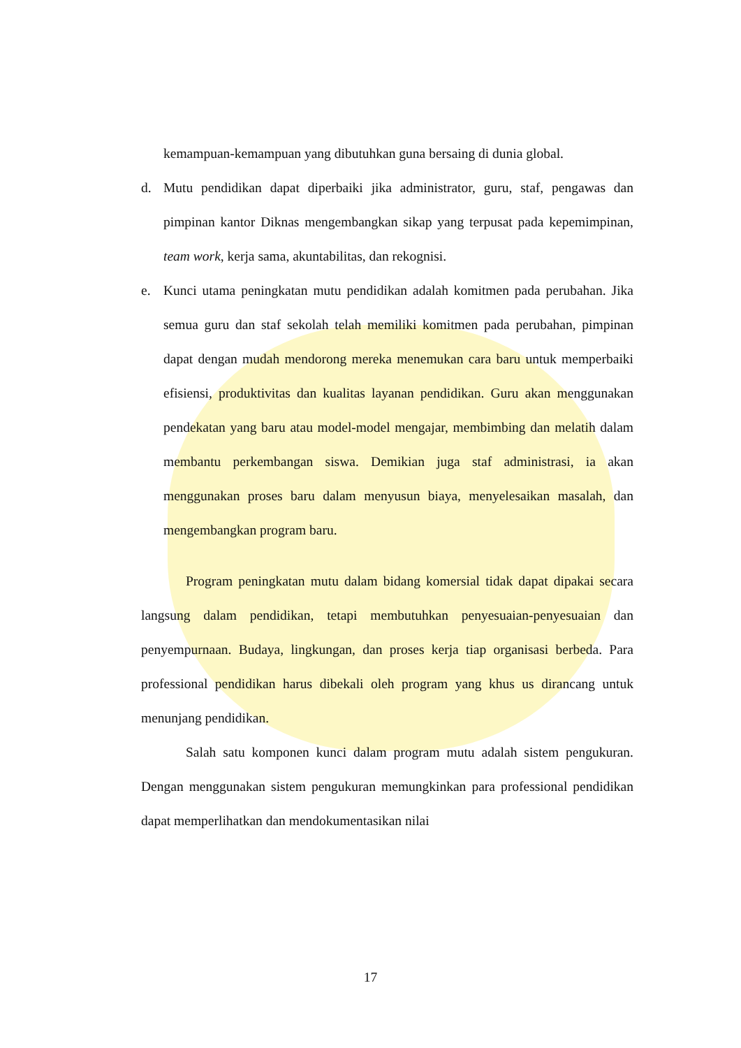kemampuan-kemampuan yang dibutuhkan guna bersaing di dunia global.
d. Mutu pendidikan dapat diperbaiki jika administrator, guru, staf, pengawas dan pimpinan kantor Diknas mengembangkan sikap yang terpusat pada kepemimpinan, team work, kerja sama, akuntabilitas, dan rekognisi.
e. Kunci utama peningkatan mutu pendidikan adalah komitmen pada perubahan. Jika semua guru dan staf sekolah telah memiliki komitmen pada perubahan, pimpinan dapat dengan mudah mendorong mereka menemukan cara baru untuk memperbaiki efisiensi, produktivitas dan kualitas layanan pendidikan. Guru akan menggunakan pendekatan yang baru atau model-model mengajar, membimbing dan melatih dalam membantu perkembangan siswa. Demikian juga staf administrasi, ia akan menggunakan proses baru dalam menyusun biaya, menyelesaikan masalah, dan mengembangkan program baru.
Program peningkatan mutu dalam bidang komersial tidak dapat dipakai secara langsung dalam pendidikan, tetapi membutuhkan penyesuaian-penyesuaian dan penyempurnaan. Budaya, lingkungan, dan proses kerja tiap organisasi berbeda. Para professional pendidikan harus dibekali oleh program yang khus us dirancang untuk menunjang pendidikan.
Salah satu komponen kunci dalam program mutu adalah sistem pengukuran. Dengan menggunakan sistem pengukuran memungkinkan para professional pendidikan dapat memperlihatkan dan mendokumentasikan nilai
17